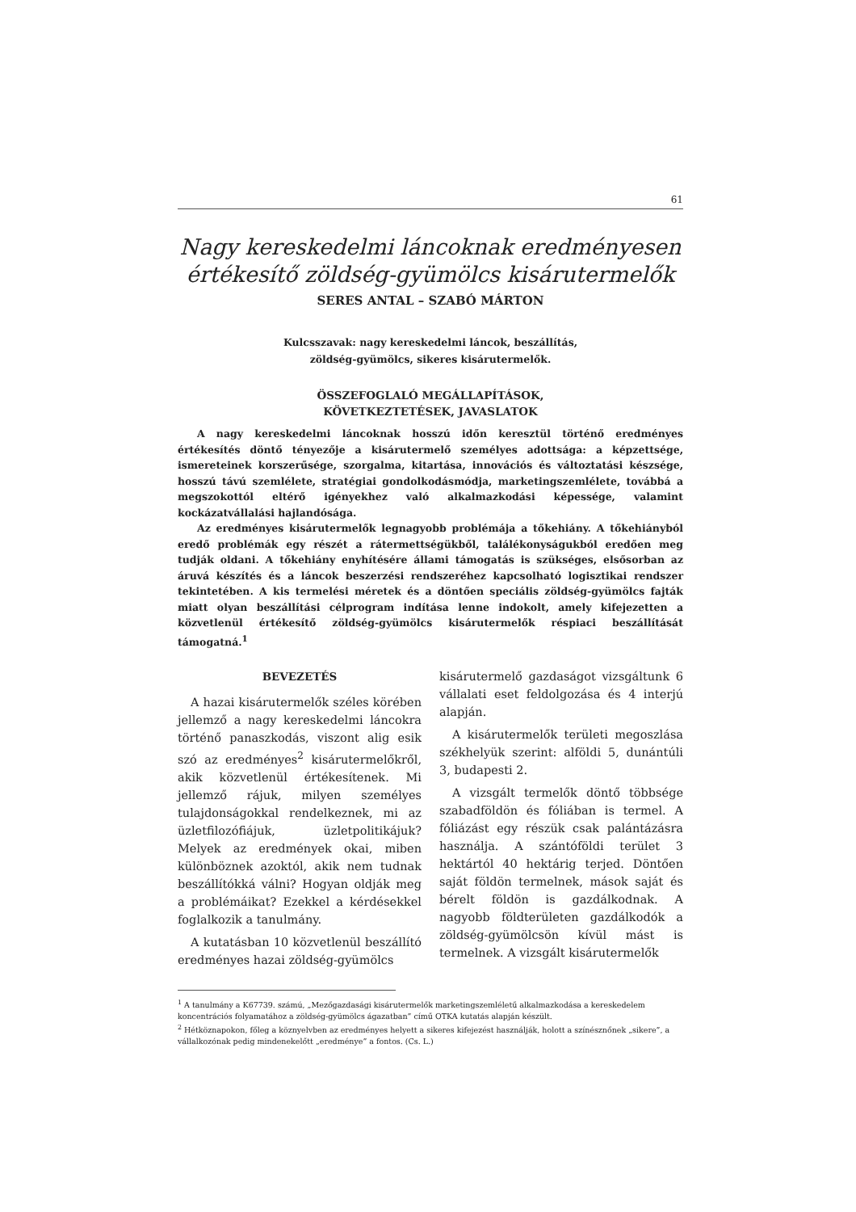61
Nagy kereskedelmi láncoknak eredményesen értékesítő zöldség-gyümölcs kisárutermelők
SERES ANTAL – SZABÓ MÁRTON
Kulcsszavak: nagy kereskedelmi láncok, beszállítás,
zöldség-gyümölcs, sikeres kisárutermelők.
ÖSSZEFOGLALÓ MEGÁLLAPÍTÁSOK,
KÖVETKEZTETÉSEK, JAVASLATOK
A nagy kereskedelmi láncoknak hosszú időn keresztül történő eredményes értékesítés döntő tényezője a kisárutermelő személyes adottsága: a képzettsége, ismereteinek korszerűsége, szorgalma, kitartása, innovációs és változtatási készsége, hosszú távú szemlélete, stratégiai gondolkodásmódja, marketingszemlélete, továbbá a megszokottól eltérő igényekhez való alkalmazkodási képessége, valamint kockázatvállalási hajlandósága.
Az eredményes kisárutermelők legnagyobb problémája a tőkehiány. A tőkehiányból eredő problémák egy részét a rátermettségükből, találékonyságukból eredően meg tudják oldani. A tőkehiány enyhítésére állami támogatás is szükséges, elsősorban az áruvá készítés és a láncok beszerzési rendszeréhez kapcsolható logisztikai rendszer tekintetében. A kis termelési méretek és a döntően speciális zöldség-gyümölcs fajták miatt olyan beszállítási célprogram indítása lenne indokolt, amely kifejezetten a közvetlenül értékesítő zöldség-gyümölcs kisárutermelők réspiaci beszállítását támogatná.<sup>1</sup>
BEVEZETÉS
A hazai kisárutermelők széles körében jellemző a nagy kereskedelmi láncokra történő panaszkodás, viszont alig esik szó az eredményes<sup>2</sup> kisárutermelőkről, akik közvetlenül értékesítenek. Mi jellemző rájuk, milyen személyes tulajdonságokkal rendelkeznek, mi az üzletfilozófiájuk, üzletpolitikájuk? Melyek az eredmények okai, miben különböznek azoktól, akik nem tudnak beszállítókká válni? Hogyan oldják meg a problémáikat? Ezekkel a kérdésekkel foglalkozik a tanulmány.
A kutatásban 10 közvetlenül beszállító eredményes hazai zöldség-gyümölcs
kisárutermelő gazdaságot vizsgáltunk 6 vállalati eset feldolgozása és 4 interjú alapján.
A kisárutermelők területi megoszlása székhelyük szerint: alföldi 5, dunántúli 3, budapesti 2.
A vizsgált termelők döntő többsége szabadföldön és fóliában is termel. A fóliázást egy részük csak palántázásra használja. A szántóföldi terület 3 hektártól 40 hektárig terjed. Döntően saját földön termelnek, mások saját és bérelt földön is gazdálkodnak. A nagyobb földterületen gazdálkodók a zöldség-gyümölcsön kívül mást is termelnek. A vizsgált kisárutermelők
<sup>1</sup> A tanulmány a K67739. számú, „Mezőgazdasági kisárutermelők marketingszemléletű alkalmazkodása a kereskedelem koncentrációs folyamatához a zöldség-gyümölcs ágazatban” című OTKA kutatás alapján készült.
<sup>2</sup> Hétköznapokon, főleg a köznyelvben az eredményes helyett a sikeres kifejezést használják, holott a színésznőnek „sikere”, a vállalkozónak pedig mindenekelőtt „eredménye” a fontos. (Cs. L.)